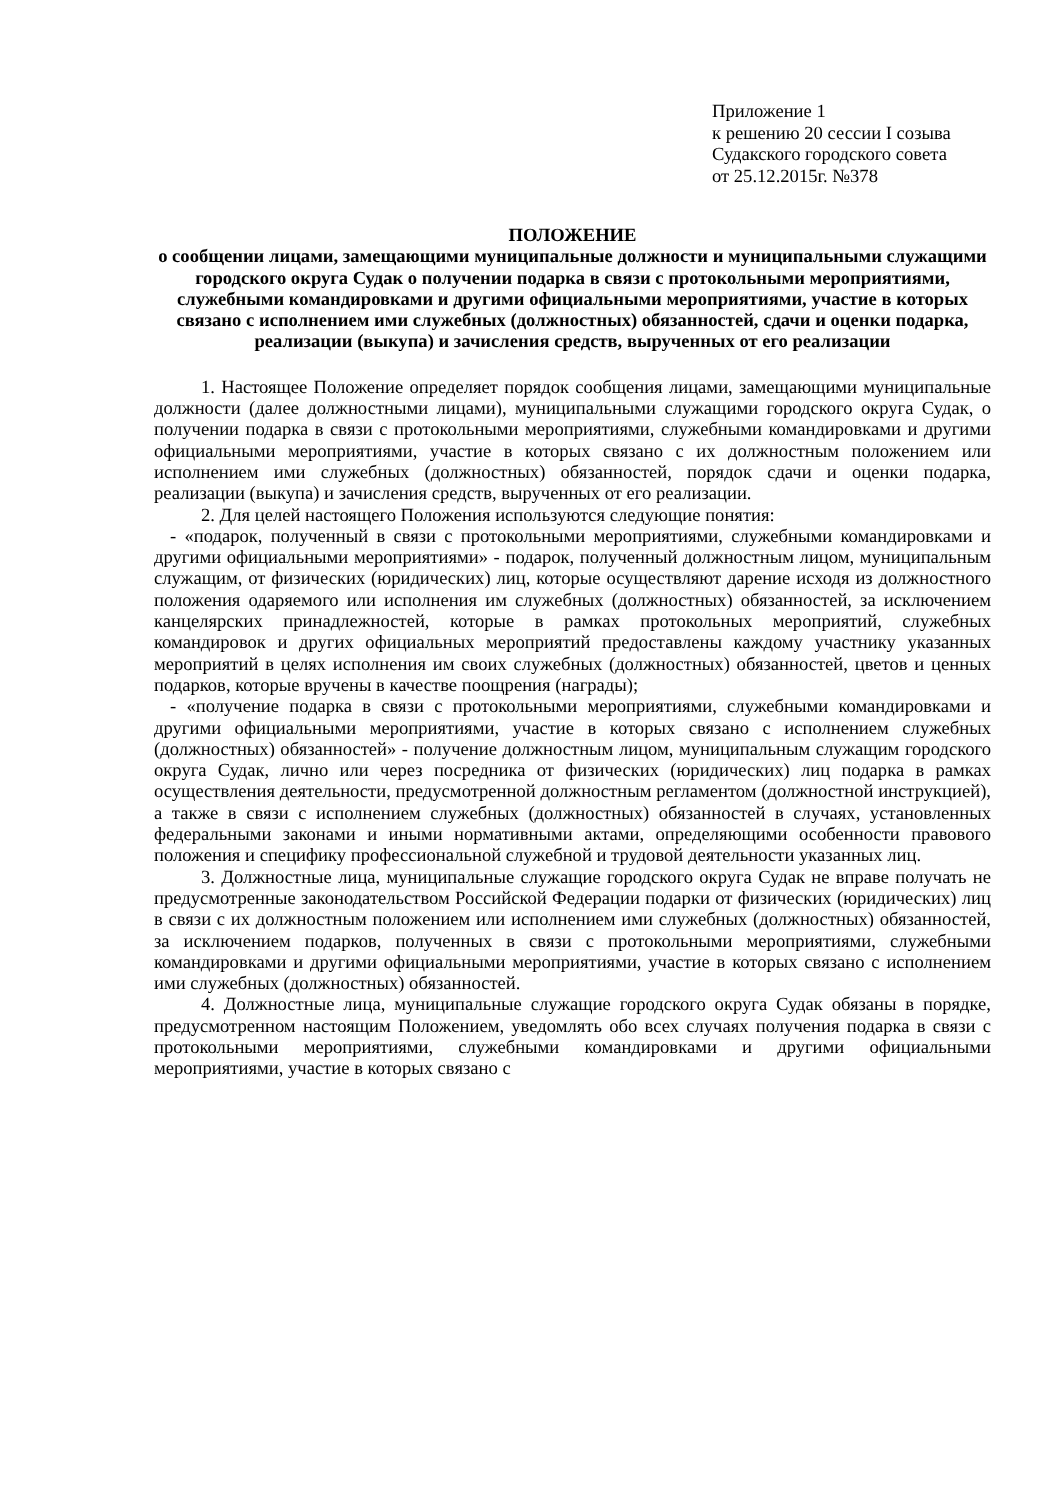Приложение 1
к решению 20 сессии I созыва
Судакского городского совета
от 25.12.2015г. №378
ПОЛОЖЕНИЕ
о сообщении лицами, замещающими муниципальные должности и муниципальными служащими городского округа Судак о получении подарка в связи с протокольными мероприятиями, служебными командировками и другими официальными мероприятиями, участие в которых связано с исполнением ими служебных (должностных) обязанностей, сдачи и оценки подарка, реализации (выкупа) и зачисления средств, вырученных от его реализации
1. Настоящее Положение определяет порядок сообщения лицами, замещающими муниципальные должности (далее должностными лицами), муниципальными служащими городского округа Судак, о получении подарка в связи с протокольными мероприятиями, служебными командировками и другими официальными мероприятиями, участие в которых связано с их должностным положением или исполнением ими служебных (должностных) обязанностей, порядок сдачи и оценки подарка, реализации (выкупа) и зачисления средств, вырученных от его реализации.
2. Для целей настоящего Положения используются следующие понятия:
- «подарок, полученный в связи с протокольными мероприятиями, служебными командировками и другими официальными мероприятиями» - подарок, полученный должностным лицом, муниципальным служащим, от физических (юридических) лиц, которые осуществляют дарение исходя из должностного положения одаряемого или исполнения им служебных (должностных) обязанностей, за исключением канцелярских принадлежностей, которые в рамках протокольных мероприятий, служебных командировок и других официальных мероприятий предоставлены каждому участнику указанных мероприятий в целях исполнения им своих служебных (должностных) обязанностей, цветов и ценных подарков, которые вручены в качестве поощрения (награды);
- «получение подарка в связи с протокольными мероприятиями, служебными командировками и другими официальными мероприятиями, участие в которых связано с исполнением служебных (должностных) обязанностей» - получение должностным лицом, муниципальным служащим городского округа Судак, лично или через посредника от физических (юридических) лиц подарка в рамках осуществления деятельности, предусмотренной должностным регламентом (должностной инструкцией), а также в связи с исполнением служебных (должностных) обязанностей в случаях, установленных федеральными законами и иными нормативными актами, определяющими особенности правового положения и специфику профессиональной служебной и трудовой деятельности указанных лиц.
3. Должностные лица, муниципальные служащие городского округа Судак не вправе получать не предусмотренные законодательством Российской Федерации подарки от физических (юридических) лиц в связи с их должностным положением или исполнением ими служебных (должностных) обязанностей, за исключением подарков, полученных в связи с протокольными мероприятиями, служебными командировками и другими официальными мероприятиями, участие в которых связано с исполнением ими служебных (должностных) обязанностей.
4. Должностные лица, муниципальные служащие городского округа Судак обязаны в порядке, предусмотренном настоящим Положением, уведомлять обо всех случаях получения подарка в связи с протокольными мероприятиями, служебными командировками и другими официальными мероприятиями, участие в которых связано с